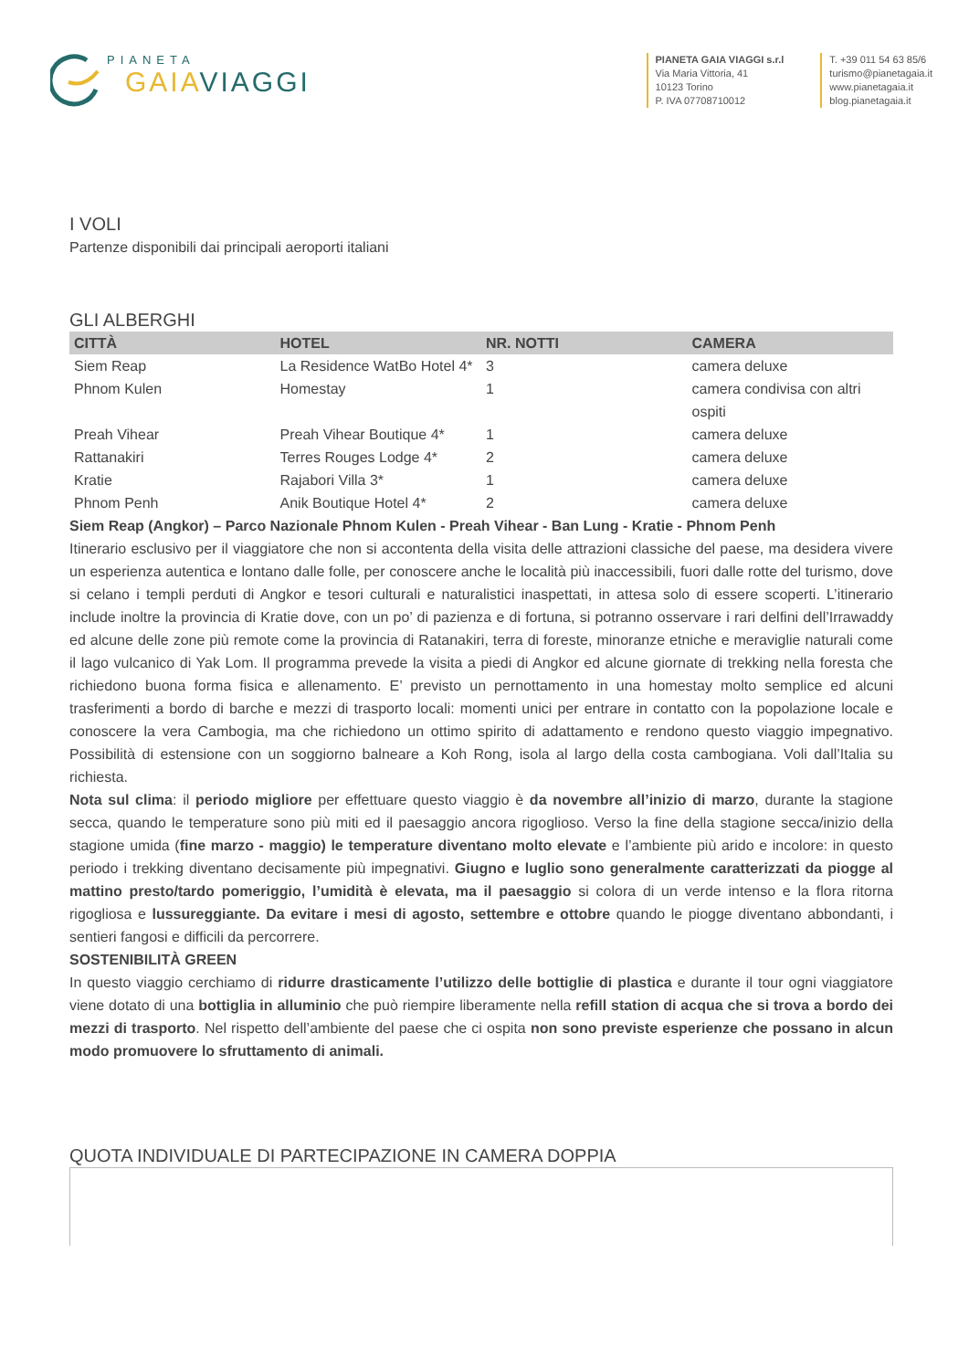PIANETA
GAIA VIAGGI
PIANETA GAIA VIAGGI s.r.l
Via Maria Vittoria, 41
10123 Torino
P. IVA 07708710012
T. +39 011 54 63 85/6
turismo@pianetagaia.it
www.pianetagaia.it
blog.pianetagaia.it
I VOLI
Partenze disponibili dai principali aeroporti italiani
GLI ALBERGHI
| CITTÀ | HOTEL | NR. NOTTI | CAMERA |
| --- | --- | --- | --- |
| Siem Reap | La Residence WatBo Hotel 4* | 3 | camera deluxe |
| Phnom Kulen | Homestay | 1 | camera condivisa con altri ospiti |
| Preah Vihear | Preah Vihear Boutique 4* | 1 | camera deluxe |
| Rattanakiri | Terres Rouges Lodge 4* | 2 | camera deluxe |
| Kratie | Rajabori Villa 3* | 1 | camera deluxe |
| Phnom Penh | Anik Boutique Hotel 4* | 2 | camera deluxe |
Siem Reap (Angkor) – Parco Nazionale Phnom Kulen - Preah Vihear - Ban Lung - Kratie - Phnom Penh
Itinerario esclusivo per il viaggiatore che non si accontenta della visita delle attrazioni classiche del paese, ma desidera vivere un esperienza autentica e lontano dalle folle, per conoscere anche le località più inaccessibili, fuori dalle rotte del turismo, dove si celano i templi perduti di Angkor e tesori culturali e naturalistici inaspettati, in attesa solo di essere scoperti. L’itinerario include inoltre la provincia di Kratie dove, con un po’ di pazienza e di fortuna, si potranno osservare i rari delfini dell’Irrawaddy ed alcune delle zone più remote come la provincia di Ratanakiri, terra di foreste, minoranze etniche e meraviglie naturali come il lago vulcanico di Yak Lom. Il programma prevede la visita a piedi di Angkor ed alcune giornate di trekking nella foresta che richiedono buona forma fisica e allenamento. E’ previsto un pernottamento in una homestay molto semplice ed alcuni trasferimenti a bordo di barche e mezzi di trasporto locali: momenti unici per entrare in contatto con la popolazione locale e conoscere la vera Cambogia, ma che richiedono un ottimo spirito di adattamento e rendono questo viaggio impegnativo. Possibilità di estensione con un soggiorno balneare a Koh Rong, isola al largo della costa cambogiana. Voli dall’Italia su richiesta.
Nota sul clima: il periodo migliore per effettuare questo viaggio è da novembre all’inizio di marzo, durante la stagione secca, quando le temperature sono più miti ed il paesaggio ancora rigoglioso. Verso la fine della stagione secca/inizio della stagione umida (fine marzo - maggio) le temperature diventano molto elevate e l’ambiente più arido e incolore: in questo periodo i trekking diventano decisamente più impegnativi. Giugno e luglio sono generalmente caratterizzati da piogge al mattino presto/tardo pomeriggio, l’umidità è elevata, ma il paesaggio si colora di un verde intenso e la flora ritorna rigogliosa e lussureggiante. Da evitare i mesi di agosto, settembre e ottobre quando le piogge diventano abbondanti, i sentieri fangosi e difficili da percorrere.
SOSTENIBILITÀ GREEN
In questo viaggio cerchiamo di ridurre drasticamente l’utilizzo delle bottiglie di plastica e durante il tour ogni viaggiatore viene dotato di una bottiglia in alluminio che può riempire liberamente nella refill station di acqua che si trova a bordo dei mezzi di trasporto. Nel rispetto dell’ambiente del paese che ci ospita non sono previste esperienze che possano in alcun modo promuovere lo sfruttamento di animali.
QUOTA INDIVIDUALE DI PARTECIPAZIONE IN CAMERA DOPPIA